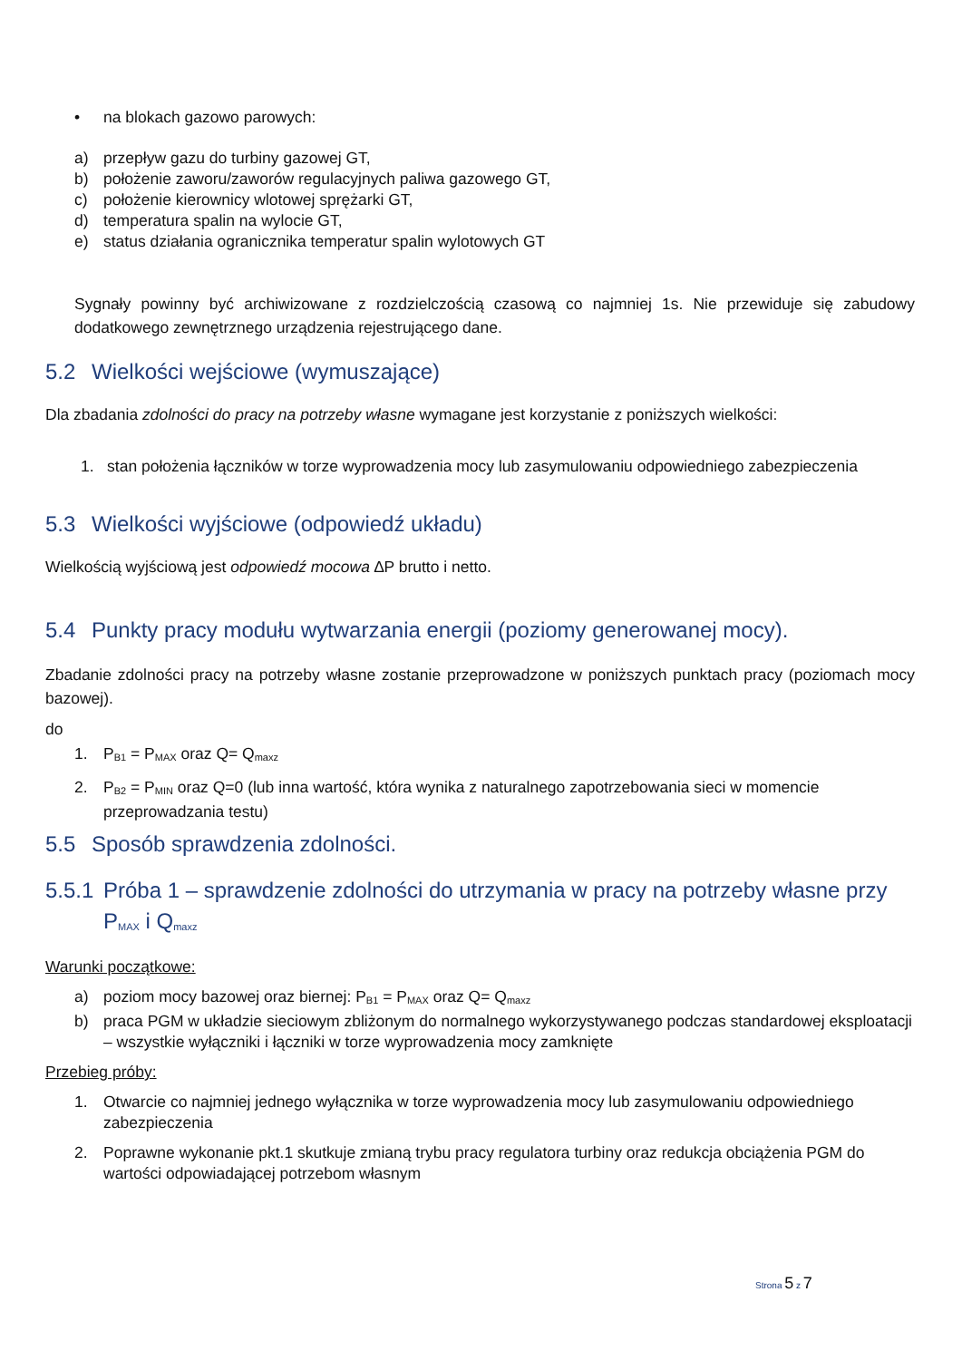• na blokach gazowo parowych:
a) przepływ gazu do turbiny gazowej GT,
b) położenie zaworu/zaworów regulacyjnych paliwa gazowego GT,
c) położenie kierownicy wlotowej sprężarki GT,
d) temperatura spalin na wylocie GT,
e) status działania ogranicznika temperatur spalin wylotowych GT
Sygnały powinny być archiwizowane z rozdzielczością czasową co najmniej 1s. Nie przewiduje się zabudowy dodatkowego zewnętrznego urządzenia rejestrującego dane.
5.2 Wielkości wejściowe (wymuszające)
Dla zbadania zdolności do pracy na potrzeby własne wymagane jest korzystanie z poniższych wielkości:
1. stan położenia łączników w torze wyprowadzenia mocy lub zasymulowaniu odpowiedniego zabezpieczenia
5.3 Wielkości wyjściowe (odpowiedź układu)
Wielkością wyjściową jest odpowiedź mocowa ∆P brutto i netto.
5.4 Punkty pracy modułu wytwarzania energii (poziomy generowanej mocy).
Zbadanie zdolności pracy na potrzeby własne zostanie przeprowadzone w poniższych punktach pracy (poziomach mocy bazowej).
do
1. P<sub>B1</sub> = P<sub>MAX</sub> oraz Q= Q<sub>maxz</sub>
2. P<sub>B2</sub> = P<sub>MIN</sub> oraz Q=0 (lub inna wartość, która wynika z naturalnego zapotrzebowania sieci w momencie przeprowadzania testu)
5.5 Sposób sprawdzenia zdolności.
5.5.1 Próba 1 – sprawdzenie zdolności do utrzymania w pracy na potrzeby własne przy P<sub>MAX</sub> i Q<sub>maxz</sub>
Warunki początkowe:
a) poziom mocy bazowej oraz biernej: P<sub>B1</sub> = P<sub>MAX</sub> oraz Q= Q<sub>maxz</sub>
b) praca PGM w układzie sieciowym zbliżonym do normalnego wykorzystywanego podczas standardowej eksploatacji – wszystkie wyłączniki i łączniki w torze wyprowadzenia mocy zamknięte
Przebieg próby:
1. Otwarcie co najmniej jednego wyłącznika w torze wyprowadzenia mocy lub zasymulowaniu odpowiedniego zabezpieczenia
2. Poprawne wykonanie pkt.1 skutkuje zmianą trybu pracy regulatora turbiny oraz redukcja obciążenia PGM do wartości odpowiadającej potrzebom własnym
Strona 5 z 7